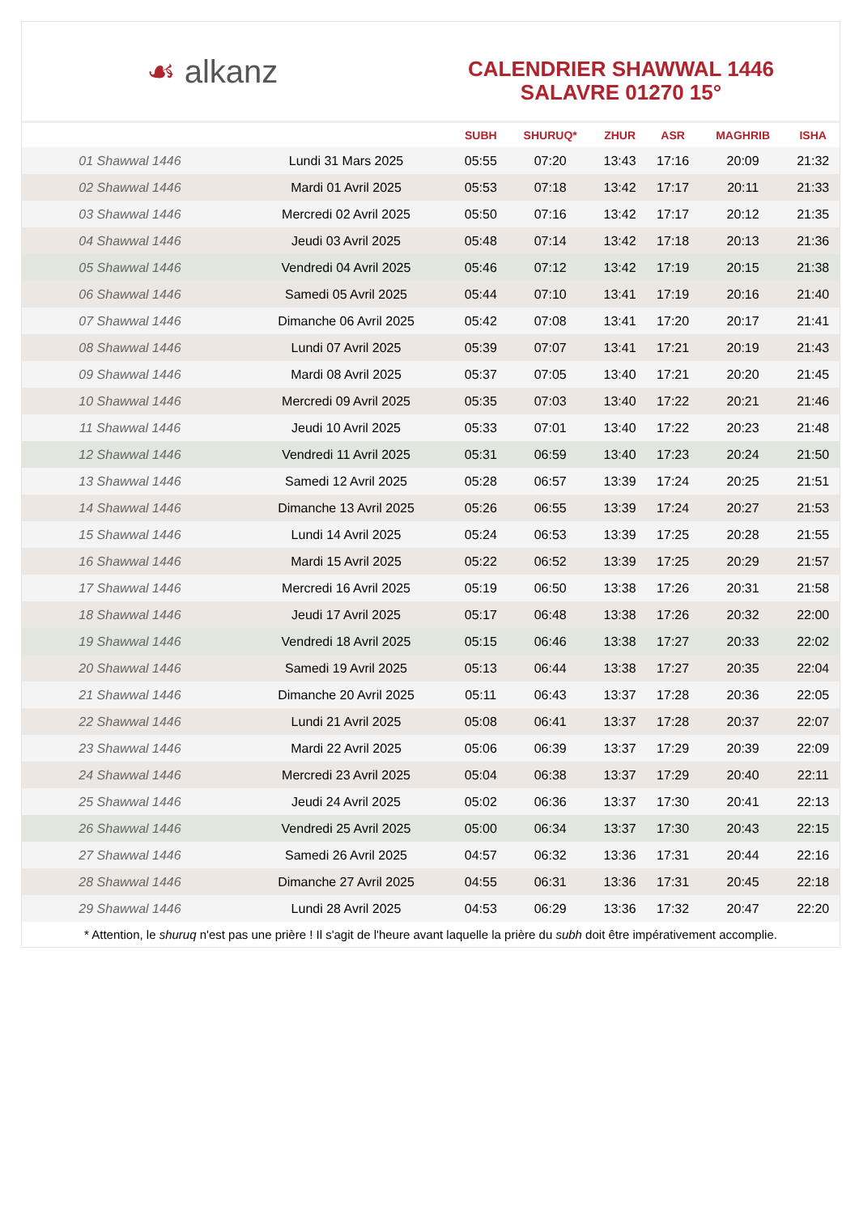☙ alkanz
CALENDRIER SHAWWAL 1446
SALAVRE 01270 15°
| | | SUBH | SHURUQ* | ZHUR | ASR | MAGHRIB | ISHA |
| --- | --- | --- | --- | --- | --- | --- | --- |
| 01 Shawwal 1446 | Lundi 31 Mars 2025 | 05:55 | 07:20 | 13:43 | 17:16 | 20:09 | 21:32 |
| 02 Shawwal 1446 | Mardi 01 Avril 2025 | 05:53 | 07:18 | 13:42 | 17:17 | 20:11 | 21:33 |
| 03 Shawwal 1446 | Mercredi 02 Avril 2025 | 05:50 | 07:16 | 13:42 | 17:17 | 20:12 | 21:35 |
| 04 Shawwal 1446 | Jeudi 03 Avril 2025 | 05:48 | 07:14 | 13:42 | 17:18 | 20:13 | 21:36 |
| 05 Shawwal 1446 | Vendredi 04 Avril 2025 | 05:46 | 07:12 | 13:42 | 17:19 | 20:15 | 21:38 |
| 06 Shawwal 1446 | Samedi 05 Avril 2025 | 05:44 | 07:10 | 13:41 | 17:19 | 20:16 | 21:40 |
| 07 Shawwal 1446 | Dimanche 06 Avril 2025 | 05:42 | 07:08 | 13:41 | 17:20 | 20:17 | 21:41 |
| 08 Shawwal 1446 | Lundi 07 Avril 2025 | 05:39 | 07:07 | 13:41 | 17:21 | 20:19 | 21:43 |
| 09 Shawwal 1446 | Mardi 08 Avril 2025 | 05:37 | 07:05 | 13:40 | 17:21 | 20:20 | 21:45 |
| 10 Shawwal 1446 | Mercredi 09 Avril 2025 | 05:35 | 07:03 | 13:40 | 17:22 | 20:21 | 21:46 |
| 11 Shawwal 1446 | Jeudi 10 Avril 2025 | 05:33 | 07:01 | 13:40 | 17:22 | 20:23 | 21:48 |
| 12 Shawwal 1446 | Vendredi 11 Avril 2025 | 05:31 | 06:59 | 13:40 | 17:23 | 20:24 | 21:50 |
| 13 Shawwal 1446 | Samedi 12 Avril 2025 | 05:28 | 06:57 | 13:39 | 17:24 | 20:25 | 21:51 |
| 14 Shawwal 1446 | Dimanche 13 Avril 2025 | 05:26 | 06:55 | 13:39 | 17:24 | 20:27 | 21:53 |
| 15 Shawwal 1446 | Lundi 14 Avril 2025 | 05:24 | 06:53 | 13:39 | 17:25 | 20:28 | 21:55 |
| 16 Shawwal 1446 | Mardi 15 Avril 2025 | 05:22 | 06:52 | 13:39 | 17:25 | 20:29 | 21:57 |
| 17 Shawwal 1446 | Mercredi 16 Avril 2025 | 05:19 | 06:50 | 13:38 | 17:26 | 20:31 | 21:58 |
| 18 Shawwal 1446 | Jeudi 17 Avril 2025 | 05:17 | 06:48 | 13:38 | 17:26 | 20:32 | 22:00 |
| 19 Shawwal 1446 | Vendredi 18 Avril 2025 | 05:15 | 06:46 | 13:38 | 17:27 | 20:33 | 22:02 |
| 20 Shawwal 1446 | Samedi 19 Avril 2025 | 05:13 | 06:44 | 13:38 | 17:27 | 20:35 | 22:04 |
| 21 Shawwal 1446 | Dimanche 20 Avril 2025 | 05:11 | 06:43 | 13:37 | 17:28 | 20:36 | 22:05 |
| 22 Shawwal 1446 | Lundi 21 Avril 2025 | 05:08 | 06:41 | 13:37 | 17:28 | 20:37 | 22:07 |
| 23 Shawwal 1446 | Mardi 22 Avril 2025 | 05:06 | 06:39 | 13:37 | 17:29 | 20:39 | 22:09 |
| 24 Shawwal 1446 | Mercredi 23 Avril 2025 | 05:04 | 06:38 | 13:37 | 17:29 | 20:40 | 22:11 |
| 25 Shawwal 1446 | Jeudi 24 Avril 2025 | 05:02 | 06:36 | 13:37 | 17:30 | 20:41 | 22:13 |
| 26 Shawwal 1446 | Vendredi 25 Avril 2025 | 05:00 | 06:34 | 13:37 | 17:30 | 20:43 | 22:15 |
| 27 Shawwal 1446 | Samedi 26 Avril 2025 | 04:57 | 06:32 | 13:36 | 17:31 | 20:44 | 22:16 |
| 28 Shawwal 1446 | Dimanche 27 Avril 2025 | 04:55 | 06:31 | 13:36 | 17:31 | 20:45 | 22:18 |
| 29 Shawwal 1446 | Lundi 28 Avril 2025 | 04:53 | 06:29 | 13:36 | 17:32 | 20:47 | 22:20 |
* Attention, le shuruq n'est pas une prière ! Il s'agit de l'heure avant laquelle la prière du subh doit être impérativement accomplie.